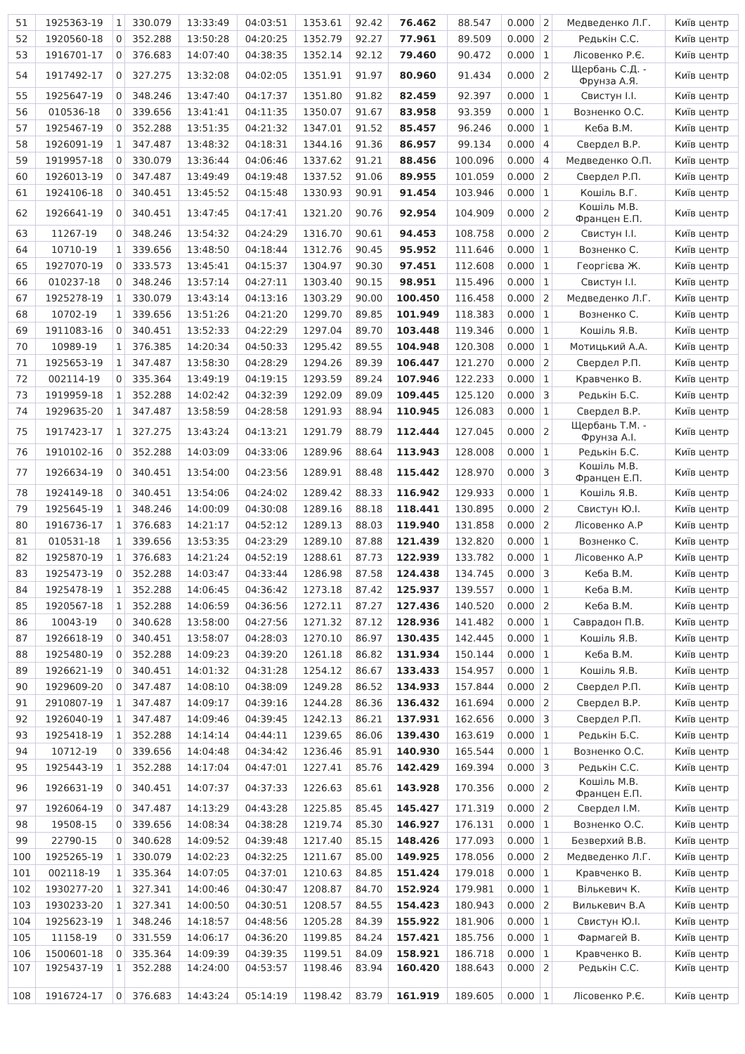| 51 | 1925363-19 | 1 | 330.079 | 13:33:49 | 04:03:51 | 1353.61 | 92.42 | 76.462 | 88.547 | 0.000 | 2 | Медведенко Л.Г. | Київ центр |
| 52 | 1920560-18 | 0 | 352.288 | 13:50:28 | 04:20:25 | 1352.79 | 92.27 | 77.961 | 89.509 | 0.000 | 2 | Редькін С.С. | Київ центр |
| 53 | 1916701-17 | 0 | 376.683 | 14:07:40 | 04:38:35 | 1352.14 | 92.12 | 79.460 | 90.472 | 0.000 | 1 | Лісовенко Р.Є. | Київ центр |
| 54 | 1917492-17 | 0 | 327.275 | 13:32:08 | 04:02:05 | 1351.91 | 91.97 | 80.960 | 91.434 | 0.000 | 2 | Щербань С.Д. - Фрунза А.Я. | Київ центр |
| 55 | 1925647-19 | 0 | 348.246 | 13:47:40 | 04:17:37 | 1351.80 | 91.82 | 82.459 | 92.397 | 0.000 | 1 | Свистун І.І. | Київ центр |
| 56 | 010536-18 | 0 | 339.656 | 13:41:41 | 04:11:35 | 1350.07 | 91.67 | 83.958 | 93.359 | 0.000 | 1 | Возненко О.С. | Київ центр |
| 57 | 1925467-19 | 0 | 352.288 | 13:51:35 | 04:21:32 | 1347.01 | 91.52 | 85.457 | 96.246 | 0.000 | 1 | Кеба В.М. | Київ центр |
| 58 | 1926091-19 | 1 | 347.487 | 13:48:32 | 04:18:31 | 1344.16 | 91.36 | 86.957 | 99.134 | 0.000 | 4 | Свердел В.Р. | Київ центр |
| 59 | 1919957-18 | 0 | 330.079 | 13:36:44 | 04:06:46 | 1337.62 | 91.21 | 88.456 | 100.096 | 0.000 | 4 | Медведенко О.П. | Київ центр |
| 60 | 1926013-19 | 0 | 347.487 | 13:49:49 | 04:19:48 | 1337.52 | 91.06 | 89.955 | 101.059 | 0.000 | 2 | Свердел Р.П. | Київ центр |
| 61 | 1924106-18 | 0 | 340.451 | 13:45:52 | 04:15:48 | 1330.93 | 90.91 | 91.454 | 103.946 | 0.000 | 1 | Кошіль В.Г. | Київ центр |
| 62 | 1926641-19 | 0 | 340.451 | 13:47:45 | 04:17:41 | 1321.20 | 90.76 | 92.954 | 104.909 | 0.000 | 2 | Кошіль М.В. Францен Е.П. | Київ центр |
| 63 | 11267-19 | 0 | 348.246 | 13:54:32 | 04:24:29 | 1316.70 | 90.61 | 94.453 | 108.758 | 0.000 | 2 | Свистун І.І. | Київ центр |
| 64 | 10710-19 | 1 | 339.656 | 13:48:50 | 04:18:44 | 1312.76 | 90.45 | 95.952 | 111.646 | 0.000 | 1 | Возненко С. | Київ центр |
| 65 | 1927070-19 | 0 | 333.573 | 13:45:41 | 04:15:37 | 1304.97 | 90.30 | 97.451 | 112.608 | 0.000 | 1 | Георгієва Ж. | Київ центр |
| 66 | 010237-18 | 0 | 348.246 | 13:57:14 | 04:27:11 | 1303.40 | 90.15 | 98.951 | 115.496 | 0.000 | 1 | Свистун І.І. | Київ центр |
| 67 | 1925278-19 | 1 | 330.079 | 13:43:14 | 04:13:16 | 1303.29 | 90.00 | 100.450 | 116.458 | 0.000 | 2 | Медведенко Л.Г. | Київ центр |
| 68 | 10702-19 | 1 | 339.656 | 13:51:26 | 04:21:20 | 1299.70 | 89.85 | 101.949 | 118.383 | 0.000 | 1 | Возненко С. | Київ центр |
| 69 | 1911083-16 | 0 | 340.451 | 13:52:33 | 04:22:29 | 1297.04 | 89.70 | 103.448 | 119.346 | 0.000 | 1 | Кошіль Я.В. | Київ центр |
| 70 | 10989-19 | 1 | 376.385 | 14:20:34 | 04:50:33 | 1295.42 | 89.55 | 104.948 | 120.308 | 0.000 | 1 | Мотицький А.А. | Київ центр |
| 71 | 1925653-19 | 1 | 347.487 | 13:58:30 | 04:28:29 | 1294.26 | 89.39 | 106.447 | 121.270 | 0.000 | 2 | Свердел Р.П. | Київ центр |
| 72 | 002114-19 | 0 | 335.364 | 13:49:19 | 04:19:15 | 1293.59 | 89.24 | 107.946 | 122.233 | 0.000 | 1 | Кравченко В. | Київ центр |
| 73 | 1919959-18 | 1 | 352.288 | 14:02:42 | 04:32:39 | 1292.09 | 89.09 | 109.445 | 125.120 | 0.000 | 3 | Редькін Б.С. | Київ центр |
| 74 | 1929635-20 | 1 | 347.487 | 13:58:59 | 04:28:58 | 1291.93 | 88.94 | 110.945 | 126.083 | 0.000 | 1 | Свердел В.Р. | Київ центр |
| 75 | 1917423-17 | 1 | 327.275 | 13:43:24 | 04:13:21 | 1291.79 | 88.79 | 112.444 | 127.045 | 0.000 | 2 | Щербань Т.М. - Фрунза А.І. | Київ центр |
| 76 | 1910102-16 | 0 | 352.288 | 14:03:09 | 04:33:06 | 1289.96 | 88.64 | 113.943 | 128.008 | 0.000 | 1 | Редькін Б.С. | Київ центр |
| 77 | 1926634-19 | 0 | 340.451 | 13:54:00 | 04:23:56 | 1289.91 | 88.48 | 115.442 | 128.970 | 0.000 | 3 | Кошіль М.В. Францен Е.П. | Київ центр |
| 78 | 1924149-18 | 0 | 340.451 | 13:54:06 | 04:24:02 | 1289.42 | 88.33 | 116.942 | 129.933 | 0.000 | 1 | Кошіль Я.В. | Київ центр |
| 79 | 1925645-19 | 1 | 348.246 | 14:00:09 | 04:30:08 | 1289.16 | 88.18 | 118.441 | 130.895 | 0.000 | 2 | Свистун Ю.І. | Київ центр |
| 80 | 1916736-17 | 1 | 376.683 | 14:21:17 | 04:52:12 | 1289.13 | 88.03 | 119.940 | 131.858 | 0.000 | 2 | Лісовенко А.Р | Київ центр |
| 81 | 010531-18 | 1 | 339.656 | 13:53:35 | 04:23:29 | 1289.10 | 87.88 | 121.439 | 132.820 | 0.000 | 1 | Возненко С. | Київ центр |
| 82 | 1925870-19 | 1 | 376.683 | 14:21:24 | 04:52:19 | 1288.61 | 87.73 | 122.939 | 133.782 | 0.000 | 1 | Лісовенко А.Р | Київ центр |
| 83 | 1925473-19 | 0 | 352.288 | 14:03:47 | 04:33:44 | 1286.98 | 87.58 | 124.438 | 134.745 | 0.000 | 3 | Кеба В.М. | Київ центр |
| 84 | 1925478-19 | 1 | 352.288 | 14:06:45 | 04:36:42 | 1273.18 | 87.42 | 125.937 | 139.557 | 0.000 | 1 | Кеба В.М. | Київ центр |
| 85 | 1920567-18 | 1 | 352.288 | 14:06:59 | 04:36:56 | 1272.11 | 87.27 | 127.436 | 140.520 | 0.000 | 2 | Кеба В.М. | Київ центр |
| 86 | 10043-19 | 0 | 340.628 | 13:58:00 | 04:27:56 | 1271.32 | 87.12 | 128.936 | 141.482 | 0.000 | 1 | Саврадон П.В. | Київ центр |
| 87 | 1926618-19 | 0 | 340.451 | 13:58:07 | 04:28:03 | 1270.10 | 86.97 | 130.435 | 142.445 | 0.000 | 1 | Кошіль Я.В. | Київ центр |
| 88 | 1925480-19 | 0 | 352.288 | 14:09:23 | 04:39:20 | 1261.18 | 86.82 | 131.934 | 150.144 | 0.000 | 1 | Кеба В.М. | Київ центр |
| 89 | 1926621-19 | 0 | 340.451 | 14:01:32 | 04:31:28 | 1254.12 | 86.67 | 133.433 | 154.957 | 0.000 | 1 | Кошіль Я.В. | Київ центр |
| 90 | 1929609-20 | 0 | 347.487 | 14:08:10 | 04:38:09 | 1249.28 | 86.52 | 134.933 | 157.844 | 0.000 | 2 | Свердел Р.П. | Київ центр |
| 91 | 2910807-19 | 1 | 347.487 | 14:09:17 | 04:39:16 | 1244.28 | 86.36 | 136.432 | 161.694 | 0.000 | 2 | Свердел В.Р. | Київ центр |
| 92 | 1926040-19 | 1 | 347.487 | 14:09:46 | 04:39:45 | 1242.13 | 86.21 | 137.931 | 162.656 | 0.000 | 3 | Свердел Р.П. | Київ центр |
| 93 | 1925418-19 | 1 | 352.288 | 14:14:14 | 04:44:11 | 1239.65 | 86.06 | 139.430 | 163.619 | 0.000 | 1 | Редькін Б.С. | Київ центр |
| 94 | 10712-19 | 0 | 339.656 | 14:04:48 | 04:34:42 | 1236.46 | 85.91 | 140.930 | 165.544 | 0.000 | 1 | Возненко О.С. | Київ центр |
| 95 | 1925443-19 | 1 | 352.288 | 14:17:04 | 04:47:01 | 1227.41 | 85.76 | 142.429 | 169.394 | 0.000 | 3 | Редькін С.С. | Київ центр |
| 96 | 1926631-19 | 0 | 340.451 | 14:07:37 | 04:37:33 | 1226.63 | 85.61 | 143.928 | 170.356 | 0.000 | 2 | Кошіль М.В. Францен Е.П. | Київ центр |
| 97 | 1926064-19 | 0 | 347.487 | 14:13:29 | 04:43:28 | 1225.85 | 85.45 | 145.427 | 171.319 | 0.000 | 2 | Свердел І.М. | Київ центр |
| 98 | 19508-15 | 0 | 339.656 | 14:08:34 | 04:38:28 | 1219.74 | 85.30 | 146.927 | 176.131 | 0.000 | 1 | Возненко О.С. | Київ центр |
| 99 | 22790-15 | 0 | 340.628 | 14:09:52 | 04:39:48 | 1217.40 | 85.15 | 148.426 | 177.093 | 0.000 | 1 | Безверхий В.В. | Київ центр |
| 100 | 1925265-19 | 1 | 330.079 | 14:02:23 | 04:32:25 | 1211.67 | 85.00 | 149.925 | 178.056 | 0.000 | 2 | Медведенко Л.Г. | Київ центр |
| 101 | 002118-19 | 1 | 335.364 | 14:07:05 | 04:37:01 | 1210.63 | 84.85 | 151.424 | 179.018 | 0.000 | 1 | Кравченко В. | Київ центр |
| 102 | 1930277-20 | 1 | 327.341 | 14:00:46 | 04:30:47 | 1208.87 | 84.70 | 152.924 | 179.981 | 0.000 | 1 | Вількевич К. | Київ центр |
| 103 | 1930233-20 | 1 | 327.341 | 14:00:50 | 04:30:51 | 1208.57 | 84.55 | 154.423 | 180.943 | 0.000 | 2 | Вилькевич В.А | Київ центр |
| 104 | 1925623-19 | 1 | 348.246 | 14:18:57 | 04:48:56 | 1205.28 | 84.39 | 155.922 | 181.906 | 0.000 | 1 | Свистун Ю.І. | Київ центр |
| 105 | 11158-19 | 0 | 331.559 | 14:06:17 | 04:36:20 | 1199.85 | 84.24 | 157.421 | 185.756 | 0.000 | 1 | Фармагей В. | Київ центр |
| 106 | 1500601-18 | 0 | 335.364 | 14:09:39 | 04:39:35 | 1199.51 | 84.09 | 158.921 | 186.718 | 0.000 | 1 | Кравченко В. | Київ центр |
| 107 | 1925437-19 | 1 | 352.288 | 14:24:00 | 04:53:57 | 1198.46 | 83.94 | 160.420 | 188.643 | 0.000 | 2 | Редькін С.С. | Київ центр |
| 108 | 1916724-17 | 0 | 376.683 | 14:43:24 | 05:14:19 | 1198.42 | 83.79 | 161.919 | 189.605 | 0.000 | 1 | Лісовенко Р.Є. | Київ центр |